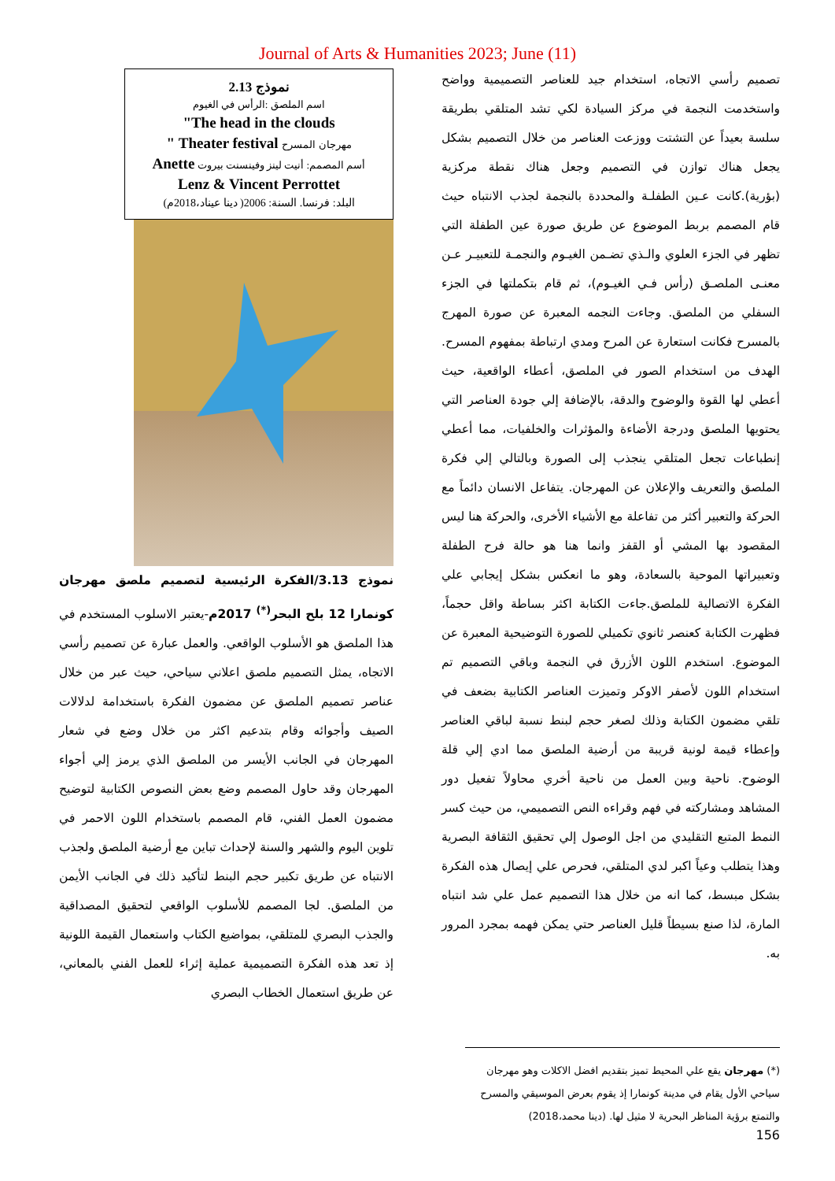Journal of Arts & Humanities 2023; June (11)
تصميم رأسي الاتجاه، استخدام جيد للعناصر التصميمية وواضح واستخدمت النجمة في مركز السيادة لكي تشد المتلقي بطريقة سلسة بعيداً عن التشتت ووزعت العناصر من خلال التصميم بشكل يجعل هناك توازن في التصميم وجعل هناك نقطة مركزية (بؤرية).كانت عـين الطفلـة والمحددة بالنجمة لجذب الانتباه حيث قام المصمم بربط الموضوع عن طريق صورة عين الطفلة التي تظهر في الجزء العلوي والـذي تضـمن الغيـوم والنجمـة للتعبيـر عـن معنـى الملصـق (رأس فـي الغيـوم)، ثم قام بتكملتها في الجزء السفلي من الملصق. وجاءت النجمه المعبرة عن صورة المهرج بالمسرح فكانت استعارة عن المرح ومدي ارتباطة بمفهوم المسرح. الهدف من استخدام الصور في الملصق، أعطاء الواقعية، حيث أعطي لها القوة والوضوح والدقة، بالإضافة إلي جودة العناصر التي يحتويها الملصق ودرجة الأضاءة والمؤثرات والخلفيات، مما أعطي إنطباعات تجعل المتلقي ينجذب إلى الصورة وبالتالي إلي فكرة الملصق والتعريف والإعلان عن المهرجان. يتفاعل الانسان دائماً مع الحركة والتعبير أكثر من تفاعلة مع الأشياء الأخرى، والحركة هنا ليس المقصود بها المشي أو القفز وانما هنا هو حالة فرح الطفلة وتعبيراتها الموحية بالسعادة، وهو ما انعكس بشكل إيجابي علي الفكرة الاتصالية للملصق.جاءت الكتابة اكثر بساطة واقل حجماً، فظهرت الكتابة كعنصر ثانوي تكميلي للصورة التوضيحية المعبرة عن الموضوع. استخدم اللون الأزرق في النجمة وباقي التصميم تم استخدام اللون لأصفر الاوكر وتميزت العناصر الكتابية بضعف في تلقي مضمون الكتابة وذلك لصغر حجم لبنط نسبة لباقي العناصر وإعطاء قيمة لونية قريبة من أرضية الملصق مما ادي إلي قلة الوضوح. ناحية وبين العمل من ناحية أخري محاولاً تفعيل دور المشاهد ومشاركته في فهم وقراءه النص التصميمي، من حيث كسر النمط المتبع التقليدي من اجل الوصول إلي تحقيق الثقافة البصرية وهذا يتطلب وعياً اكبر لدي المتلقي، فحرص علي إيصال هذه الفكرة بشكل مبسط، كما انه من خلال هذا التصميم عمل علي شد انتباه المارة، لذا صنع بسيطاً قليل العناصر حتي يمكن فهمه بمجرد المرور به.
نموذج 2.13
اسم الملصق :الرأس في الغيوم
"The head in the clouds
مهرجان المسرح " Theater festival
أسم المصمم: أنيت لينز وفينسنت بيروت Anette
Lenz & Vincent Perrottet
البلد: فرنسا. السنة: 2006( دينا عيناد،2018م)
نموذج 3.13/الفكرة الرئيسية لتصميم ملصق مهرجان كونمارا 12 بلح البحر<sup>(*)</sup> 2017م-يعتبر الاسلوب المستخدم في هذا الملصق هو الأسلوب الواقعي. والعمل عبارة عن تصميم رأسي الاتجاه، يمثل التصميم ملصق اعلاني سياحي، حيث عبر من خلال عناصر تصميم الملصق عن مضمون الفكرة باستخدامة لدلالات الصيف وأجوائه وقام بتدعيم اكثر من خلال وضع في شعار المهرجان في الجانب الأيسر من الملصق الذي يرمز إلي أجواء المهرجان وقد حاول المصمم وضع بعض النصوص الكتابية لتوضيح مضمون العمل الفني، قام المصمم باستخدام اللون الاحمر في تلوين اليوم والشهر والسنة لإحداث تباين مع أرضية الملصق ولجذب الانتباه عن طريق تكبير حجم البنط لتأكيد ذلك في الجانب الأيمن من الملصق. لجا المصمم للأسلوب الواقعي لتحقيق المصداقية والجذب البصري للمتلقي، بمواضيع الكتاب واستعمال القيمة اللونية إذ تعد هذه الفكرة التصميمية عملية إثراء للعمل الفني بالمعاني، عن طريق استعمال الخطاب البصري
(*) مهرجان يقع علي المحيط تميز بتقديم افضل الاكلات وهو مهرجان سياحي الأول يقام في مدينة كونمارا إذ يقوم بعرض الموسيقي والمسرح والتمتع برؤية المناظر البحرية لا مثيل لها. (دينا محمد،2018)
156